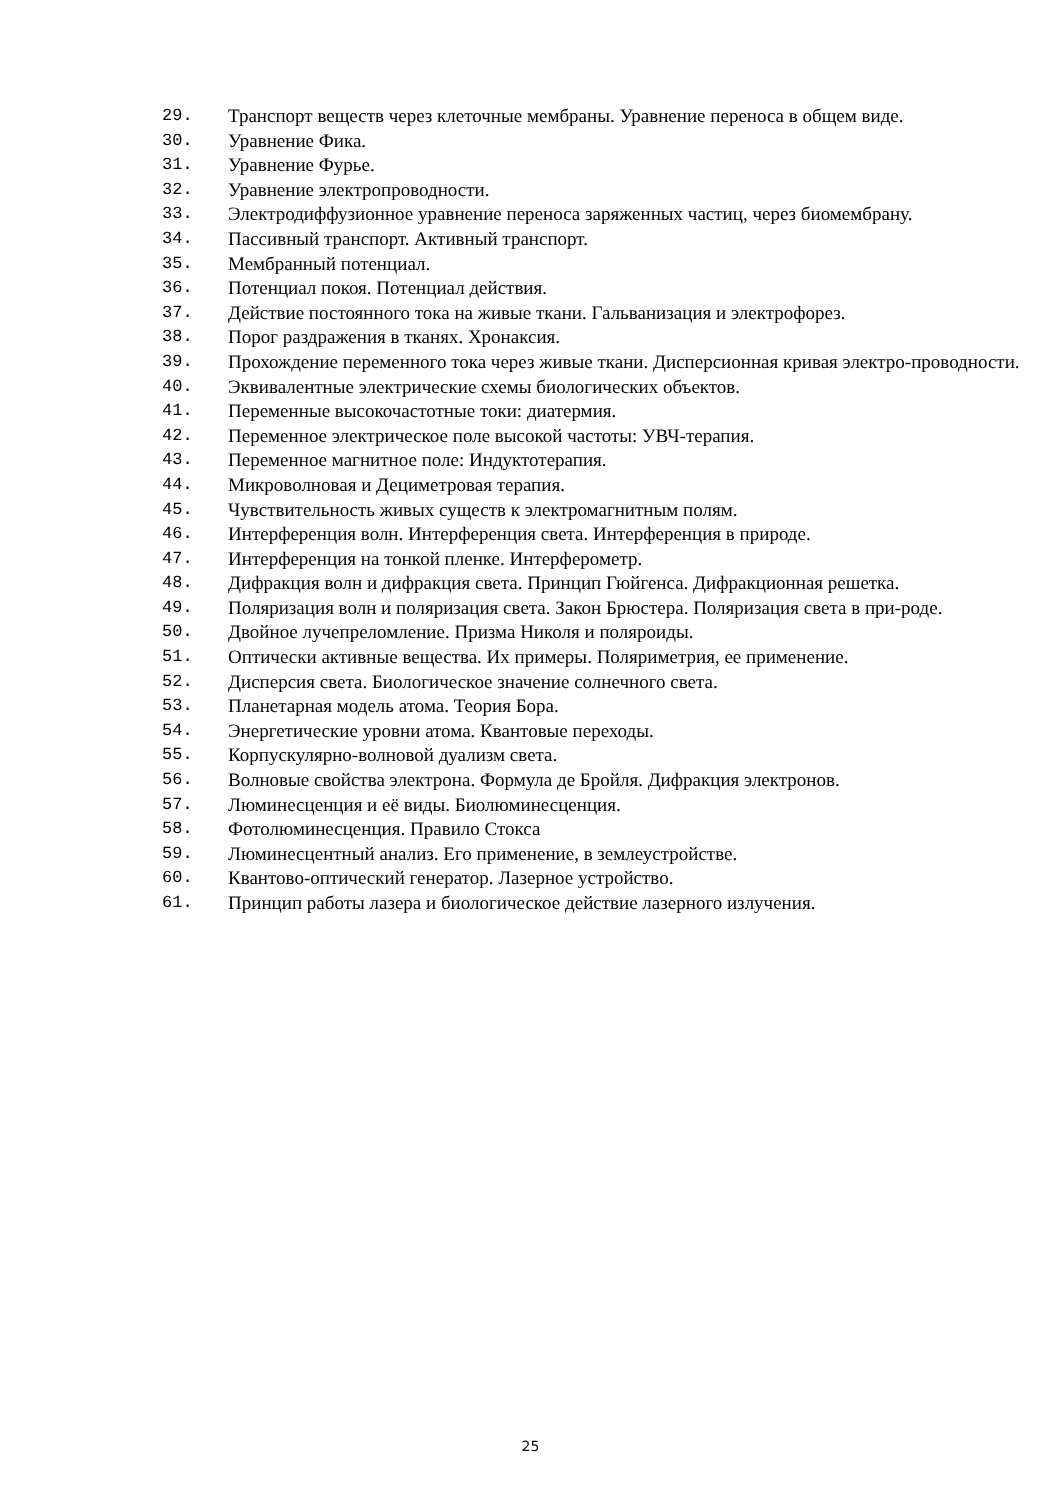29. Транспорт веществ через клеточные мембраны. Уравнение переноса в общем виде.
30. Уравнение Фика.
31. Уравнение Фурье.
32. Уравнение электропроводности.
33. Электродиффузионное уравнение переноса заряженных частиц, через биомембрану.
34. Пассивный транспорт. Активный транспорт.
35. Мембранный потенциал.
36. Потенциал покоя. Потенциал действия.
37. Действие постоянного тока на живые ткани. Гальванизация и электрофорез.
38. Порог раздражения в тканях. Хронаксия.
39. Прохождение переменного тока через живые ткани. Дисперсионная кривая электро-проводности.
40. Эквивалентные электрические схемы биологических объектов.
41. Переменные высокочастотные токи: диатермия.
42. Переменное электрическое поле высокой частоты: УВЧ-терапия.
43. Переменное магнитное поле: Индуктотерапия.
44. Микроволновая и Дециметровая терапия.
45. Чувствительность живых существ к электромагнитным полям.
46. Интерференция волн. Интерференция света. Интерференция в природе.
47. Интерференция на тонкой пленке. Интерферометр.
48. Дифракция волн и дифракция света. Принцип Гюйгенса. Дифракционная решетка.
49. Поляризация волн и поляризация света. Закон Брюстера. Поляризация света в при-роде.
50. Двойное лучепреломление. Призма Николя и поляроиды.
51. Оптически активные вещества. Их примеры. Поляриметрия, ее применение.
52. Дисперсия света. Биологическое значение солнечного света.
53. Планетарная модель атома. Теория Бора.
54. Энергетические уровни атома. Квантовые переходы.
55. Корпускулярно-волновой дуализм света.
56. Волновые свойства электрона. Формула де Бройля. Дифракция электронов.
57. Люминесценция и её виды. Биолюминесценция.
58. Фотолюминесценция. Правило Стокса
59. Люминесцентный анализ. Его применение, в землеустройстве.
60. Квантово-оптический генератор. Лазерное устройство.
61. Принцип работы лазера и биологическое действие лазерного излучения.
25